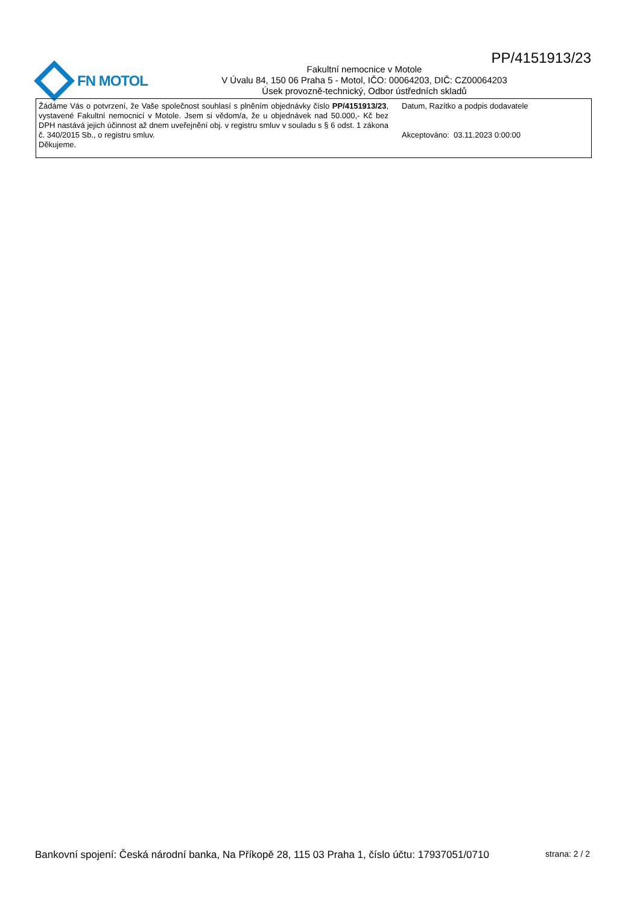PP/4151913/23
FN MOTOL
Fakultní nemocnice v Motole
V Úvalu 84, 150 06 Praha 5 - Motol, IČO: 00064203, DIČ: CZ00064203
Úsek provozně-technický, Odbor ústředních skladů
Žádáme Vás o potvrzení, že Vaše společnost souhlasí s plněním objednávky číslo PP/4151913/23, vystavené Fakultní nemocnicí v Motole. Jsem si vědom/a, že u objednávek nad 50.000,- Kč bez DPH nastává jejich účinnost až dnem uveřejnění obj. v registru smluv v souladu s § 6 odst. 1 zákona č. 340/2015 Sb., o registru smluv.
Děkujeme.
Datum, Razítko a podpis dodavatele
Akceptováno: 03.11.2023 0:00:00
Bankovní spojení: Česká národní banka, Na Příkopě 28, 115 03 Praha 1, číslo účtu: 17937051/0710 strana: 2 / 2